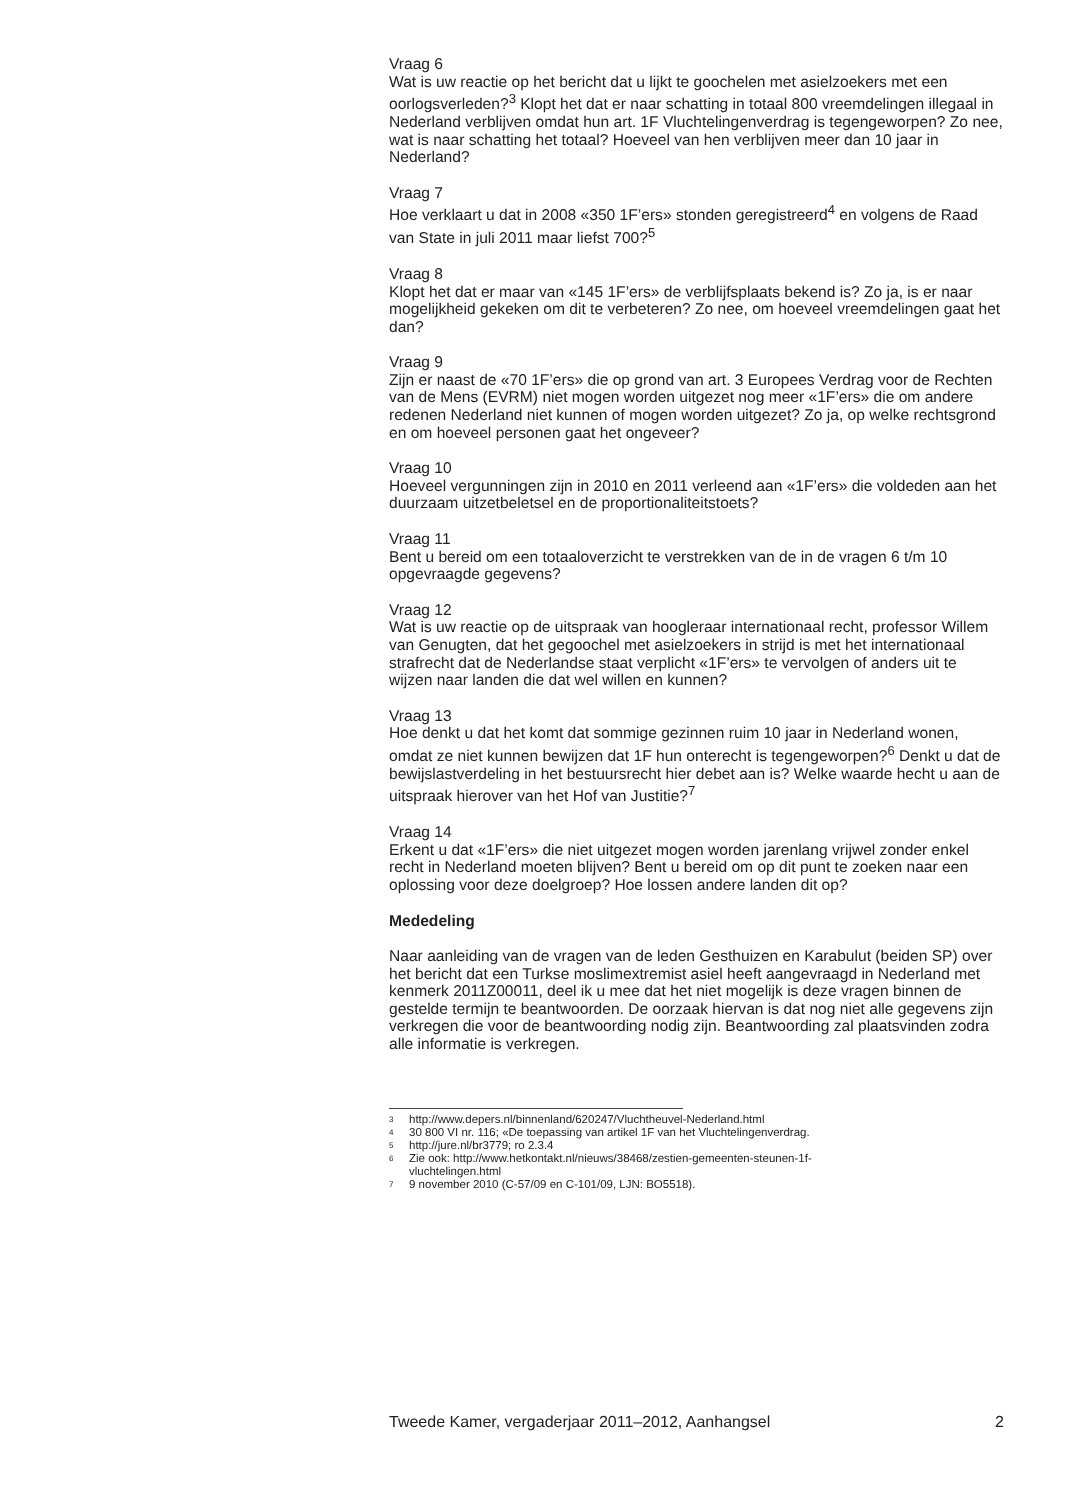Vraag 6
Wat is uw reactie op het bericht dat u lijkt te goochelen met asielzoekers met een oorlogsverleden?<sup>3</sup> Klopt het dat er naar schatting in totaal 800 vreemdelingen illegaal in Nederland verblijven omdat hun art. 1F Vluchtelingenverdrag is tegengeworpen? Zo nee, wat is naar schatting het totaal? Hoeveel van hen verblijven meer dan 10 jaar in Nederland?
Vraag 7
Hoe verklaart u dat in 2008 «350 1F’ers» stonden geregistreerd<sup>4</sup> en volgens de Raad van State in juli 2011 maar liefst 700?<sup>5</sup>
Vraag 8
Klopt het dat er maar van «145 1F’ers» de verblijfsplaats bekend is? Zo ja, is er naar mogelijkheid gekeken om dit te verbeteren? Zo nee, om hoeveel vreemdelingen gaat het dan?
Vraag 9
Zijn er naast de «70 1F’ers» die op grond van art. 3 Europees Verdrag voor de Rechten van de Mens (EVRM) niet mogen worden uitgezet nog meer «1F’ers» die om andere redenen Nederland niet kunnen of mogen worden uitgezet? Zo ja, op welke rechtsgrond en om hoeveel personen gaat het ongeveer?
Vraag 10
Hoeveel vergunningen zijn in 2010 en 2011 verleend aan «1F’ers» die voldeden aan het duurzaam uitzetbeletsel en de proportionaliteitstoets?
Vraag 11
Bent u bereid om een totaaloverzicht te verstrekken van de in de vragen 6 t/m 10 opgevraagde gegevens?
Vraag 12
Wat is uw reactie op de uitspraak van hoogleraar internationaal recht, professor Willem van Genugten, dat het gegoochel met asielzoekers in strijd is met het internationaal strafrecht dat de Nederlandse staat verplicht «1F’ers» te vervolgen of anders uit te wijzen naar landen die dat wel willen en kunnen?
Vraag 13
Hoe denkt u dat het komt dat sommige gezinnen ruim 10 jaar in Nederland wonen, omdat ze niet kunnen bewijzen dat 1F hun onterecht is tegengeworpen?<sup>6</sup> Denkt u dat de bewijslastverdeling in het bestuursrecht hier debet aan is? Welke waarde hecht u aan de uitspraak hierover van het Hof van Justitie?<sup>7</sup>
Vraag 14
Erkent u dat «1F’ers» die niet uitgezet mogen worden jarenlang vrijwel zonder enkel recht in Nederland moeten blijven? Bent u bereid om op dit punt te zoeken naar een oplossing voor deze doelgroep? Hoe lossen andere landen dit op?
Mededeling
Naar aanleiding van de vragen van de leden Gesthuizen en Karabulut (beiden SP) over het bericht dat een Turkse moslimextremist asiel heeft aangevraagd in Nederland met kenmerk 2011Z00011, deel ik u mee dat het niet mogelijk is deze vragen binnen de gestelde termijn te beantwoorden. De oorzaak hiervan is dat nog niet alle gegevens zijn verkregen die voor de beantwoording nodig zijn. Beantwoording zal plaatsvinden zodra alle informatie is verkregen.
3 http://www.depers.nl/binnenland/620247/Vluchtheuvel-Nederland.html
4 30 800 VI nr. 116; «De toepassing van artikel 1F van het Vluchtelingenverdrag.
5 http://jure.nl/br3779; ro 2.3.4
6 Zie ook: http://www.hetkontakt.nl/nieuws/38468/zestien-gemeenten-steunen-1f-
vluchtelingen.html
7 9 november 2010 (C-57/09 en C-101/09, LJN: BO5518).
Tweede Kamer, vergaderjaar 2011–2012, Aanhangsel 2